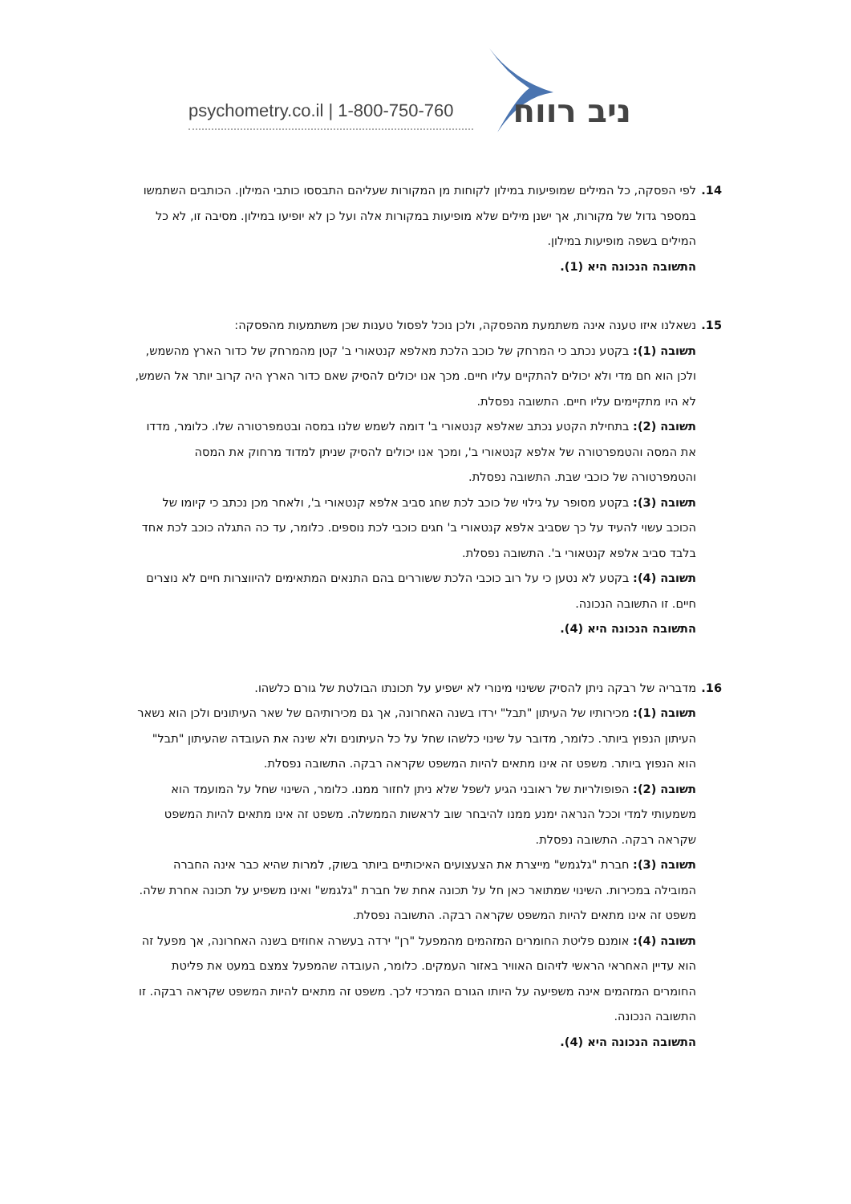psychometry.co.il | 1-800-750-760 ניב רווח
14.
לפי הפסקה, כל המילים שמופיעות במילון לקוחות מן המקורות שעליהם התבססו כותבי המילון. הכותבים השתמשו במספר גדול של מקורות, אך ישנן מילים שלא מופיעות במקורות אלה ועל כן לא יופיעו במילון. מסיבה זו, לא כל המילים בשפה מופיעות במילון.
התשובה הנכונה היא (1).
15.
נשאלנו איזו טענה אינה משתמעת מהפסקה, ולכן נוכל לפסול טענות שכן משתמעות מהפסקה:
תשובה (1): בקטע נכתב כי המרחק של כוכב הלכת מאלפא קנטאורי ב' קטן מהמרחק של כדור הארץ מהשמש, ולכן הוא חם מדי ולא יכולים להתקיים עליו חיים. מכך אנו יכולים להסיק שאם כדור הארץ היה קרוב יותר אל השמש, לא היו מתקיימים עליו חיים. התשובה נפסלת.
תשובה (2): בתחילת הקטע נכתב שאלפא קנטאורי ב' דומה לשמש שלנו במסה ובטמפרטורה שלו. כלומר, מדדו את המסה והטמפרטורה של אלפא קנטאורי ב', ומכך אנו יכולים להסיק שניתן למדוד מרחוק את המסה והטמפרטורה של כוכבי שבת. התשובה נפסלת.
תשובה (3): בקטע מסופר על גילוי של כוכב לכת שחג סביב אלפא קנטאורי ב', ולאחר מכן נכתב כי קיומו של הכוכב עשוי להעיד על כך שסביב אלפא קנטאורי ב' חגים כוכבי לכת נוספים. כלומר, עד כה התגלה כוכב לכת אחד בלבד סביב אלפא קנטאורי ב'. התשובה נפסלת.
תשובה (4): בקטע לא נטען כי על רוב כוכבי הלכת ששוררים בהם התנאים המתאימים להיווצרות חיים לא נוצרים חיים. זו התשובה הנכונה.
התשובה הנכונה היא (4).
16.
מדבריה של רבקה ניתן להסיק ששינוי מינורי לא ישפיע על תכונתו הבולטת של גורם כלשהו.
תשובה (1): מכירותיו של העיתון "תבל" ירדו בשנה האחרונה, אך גם מכירותיהם של שאר העיתונים ולכן הוא נשאר העיתון הנפוץ ביותר. כלומר, מדובר על שינוי כלשהו שחל על כל העיתונים ולא שינה את העובדה שהעיתון "תבל" הוא הנפוץ ביותר. משפט זה אינו מתאים להיות המשפט שקראה רבקה. התשובה נפסלת.
תשובה (2): הפופולריות של ראובני הגיע לשפל שלא ניתן לחזור ממנו. כלומר, השינוי שחל על המועמד הוא משמעותי למדי וככל הנראה ימנע ממנו להיבחר שוב לראשות הממשלה. משפט זה אינו מתאים להיות המשפט שקראה רבקה. התשובה נפסלת.
תשובה (3): חברת "גלגמש" מייצרת את הצעצועים האיכותיים ביותר בשוק, למרות שהיא כבר אינה החברה המובילה במכירות. השינוי שמתואר כאן חל על תכונה אחת של חברת "גלגמש" ואינו משפיע על תכונה אחרת שלה. משפט זה אינו מתאים להיות המשפט שקראה רבקה. התשובה נפסלת.
תשובה (4): אומנם פליטת החומרים המזהמים מהמפעל "רן" ירדה בעשרה אחוזים בשנה האחרונה, אך מפעל זה הוא עדיין האחראי הראשי לזיהום האוויר באזור העמקים. כלומר, העובדה שהמפעל צמצם במעט את פליטת החומרים המזהמים אינה משפיעה על היותו הגורם המרכזי לכך. משפט זה מתאים להיות המשפט שקראה רבקה. זו התשובה הנכונה.
התשובה הנכונה היא (4).